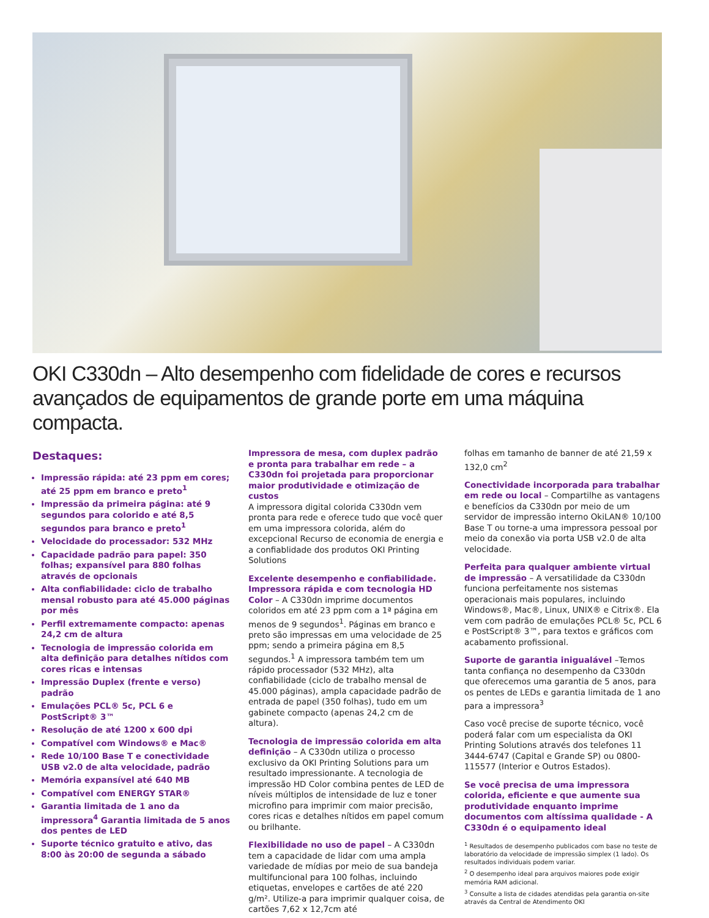OKI C330dn – Alto desempenho com fidelidade de cores e recursos avançados de equipamentos de grande porte em uma máquina compacta.
Destaques:
Impressão rápida: até 23 ppm em cores; até 25 ppm em branco e preto<sup>1</sup>
Impressão da primeira página: até 9 segundos para colorido e até 8,5 segundos para branco e preto<sup>1</sup>
Velocidade do processador: 532 MHz
Capacidade padrão para papel: 350 folhas; expansível para 880 folhas através de opcionais
Alta confiabilidade: ciclo de trabalho mensal robusto para até 45.000 páginas por mês
Perfil extremamente compacto: apenas 24,2 cm de altura
Tecnologia de impressão colorida em alta definição para detalhes nítidos com cores ricas e intensas
Impressão Duplex (frente e verso) padrão
Emulações PCL® 5c, PCL 6 e PostScript® 3™
Resolução de até 1200 x 600 dpi
Compatível com Windows® e Mac®
Rede 10/100 Base T e conectividade USB v2.0 de alta velocidade, padrão
Memória expansível até 640 MB
Compatível com ENERGY STAR®
Garantia limitada de 1 ano da impressora<sup>4</sup> Garantia limitada de 5 anos dos pentes de LED
Suporte técnico gratuito e ativo, das 8:00 às 20:00 de segunda a sábado
Impressora de mesa, com duplex padrão e pronta para trabalhar em rede – a C330dn foi projetada para proporcionar maior produtividade e otimização de custos
A impressora digital colorida C330dn vem pronta para rede e oferece tudo que você quer em uma impressora colorida, além do excepcional Recurso de economia de energia e a confiablidade dos produtos OKI Printing Solutions
Excelente desempenho e confiabilidade. Impressora rápida e com tecnologia HD Color – A C330dn imprime documentos coloridos em até 23 ppm com a 1ª página em menos de 9 segundos<sup>1</sup>. Páginas em branco e preto são impressas em uma velocidade de 25 ppm; sendo a primeira página em 8,5 segundos.<sup>1</sup> A impressora também tem um rápido processador (532 MHz), alta confiabilidade (ciclo de trabalho mensal de 45.000 páginas), ampla capacidade padrão de entrada de papel (350 folhas), tudo em um gabinete compacto (apenas 24,2 cm de altura).
Tecnologia de impressão colorida em alta definição – A C330dn utiliza o processo exclusivo da OKI Printing Solutions para um resultado impressionante. A tecnologia de impressão HD Color combina pentes de LED de níveis múltiplos de intensidade de luz e toner microfino para imprimir com maior precisão, cores ricas e detalhes nítidos em papel comum ou brilhante.
Flexibilidade no uso de papel – A C330dn tem a capacidade de lidar com uma ampla variedade de mídias por meio de sua bandeja multifuncional para 100 folhas, incluindo etiquetas, envelopes e cartões de até 220 g/m². Utilize-a para imprimir qualquer coisa, de cartões 7,62 x 12,7cm até
folhas em tamanho de banner de até 21,59 x 132,0 cm<sup>2</sup>
Conectividade incorporada para trabalhar em rede ou local – Compartilhe as vantagens e benefícios da C330dn por meio de um servidor de impressão interno OkiLAN® 10/100 Base T ou torne-a uma impressora pessoal por meio da conexão via porta USB v2.0 de alta velocidade.
Perfeita para qualquer ambiente virtual de impressão – A versatilidade da C330dn funciona perfeitamente nos sistemas operacionais mais populares, incluindo Windows®, Mac®, Linux, UNIX® e Citrix®. Ela vem com padrão de emulações PCL® 5c, PCL 6 e PostScript® 3™, para textos e gráficos com acabamento profissional.
Suporte de garantia inigualável –Temos tanta confiança no desempenho da C330dn que oferecemos uma garantia de 5 anos, para os pentes de LEDs e garantia limitada de 1 ano para a impressora<sup>3</sup>
Caso você precise de suporte técnico, você poderá falar com um especialista da OKI Printing Solutions através dos telefones 11 3444-6747 (Capital e Grande SP) ou 0800-115577 (Interior e Outros Estados).
Se você precisa de uma impressora colorida, eficiente e que aumente sua produtividade enquanto imprime documentos com altíssima qualidade - A C330dn é o equipamento ideal
<sup>1</sup> Resultados de desempenho publicados com base no teste de laboratório da velocidade de impressão simplex (1 lado). Os resultados individuais podem variar.
<sup>2</sup> O desempenho ideal para arquivos maiores pode exigir memória RAM adicional.
<sup>3</sup> Consulte a lista de cidades atendidas pela garantia on-site através da Central de Atendimento OKI